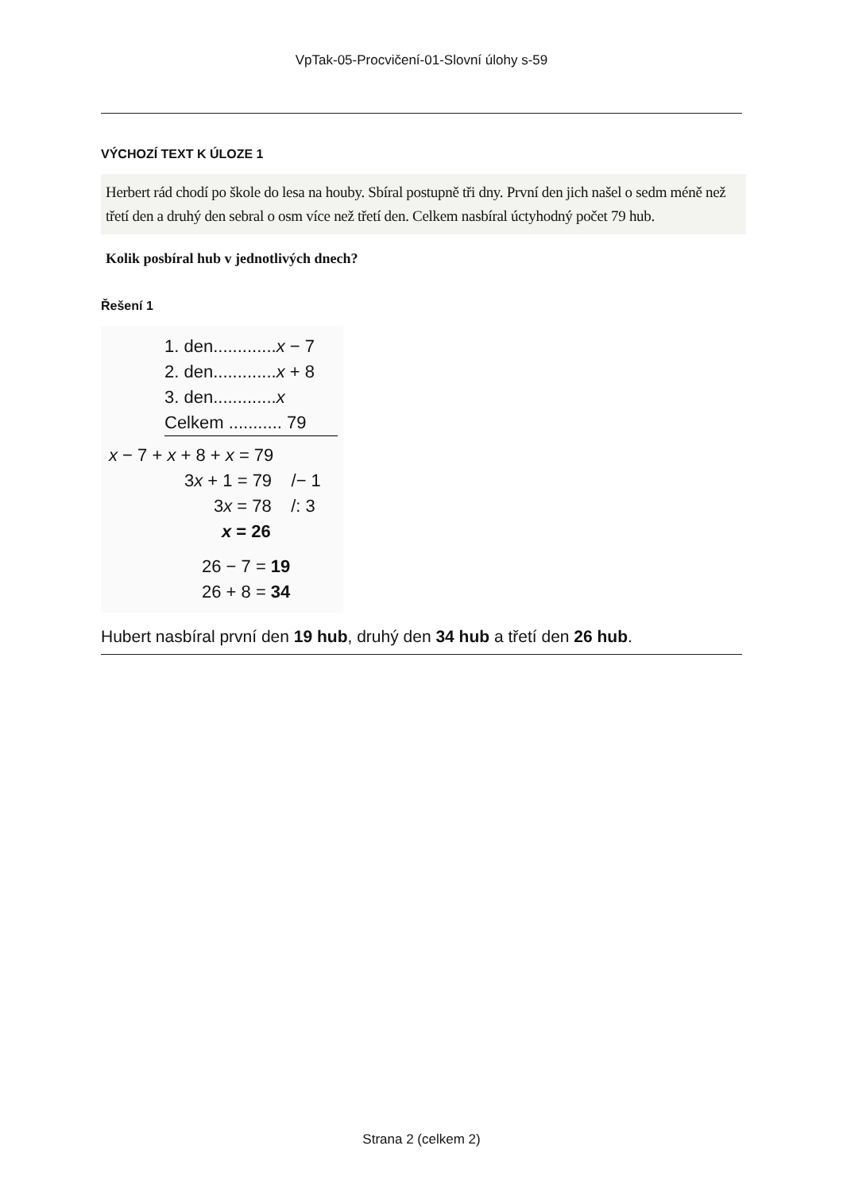VpTak-05-Procvičení-01-Slovní úlohy s-59
VÝCHOZÍ TEXT K ÚLOZE 1
Herbert rád chodí po škole do lesa na houby. Sbíral postupně tři dny. První den jich našel o sedm méně než třetí den a druhý den sebral o osm více než třetí den. Celkem nasbíral úctyhodný počet 79 hub.
Kolik posbíral hub v jednotlivých dnech?
Řešení 1
1. den.............x − 7
2. den.............x + 8
3. den.............x
Celkem ........... 79
x − 7 + x + 8 + x = 79
3x + 1 = 79 /− 1
3x = 78 /: 3
x = 26
26 − 7 = 19
26 + 8 = 34
Hubert nasbíral první den 19 hub, druhý den 34 hub a třetí den 26 hub.
Strana 2 (celkem 2)